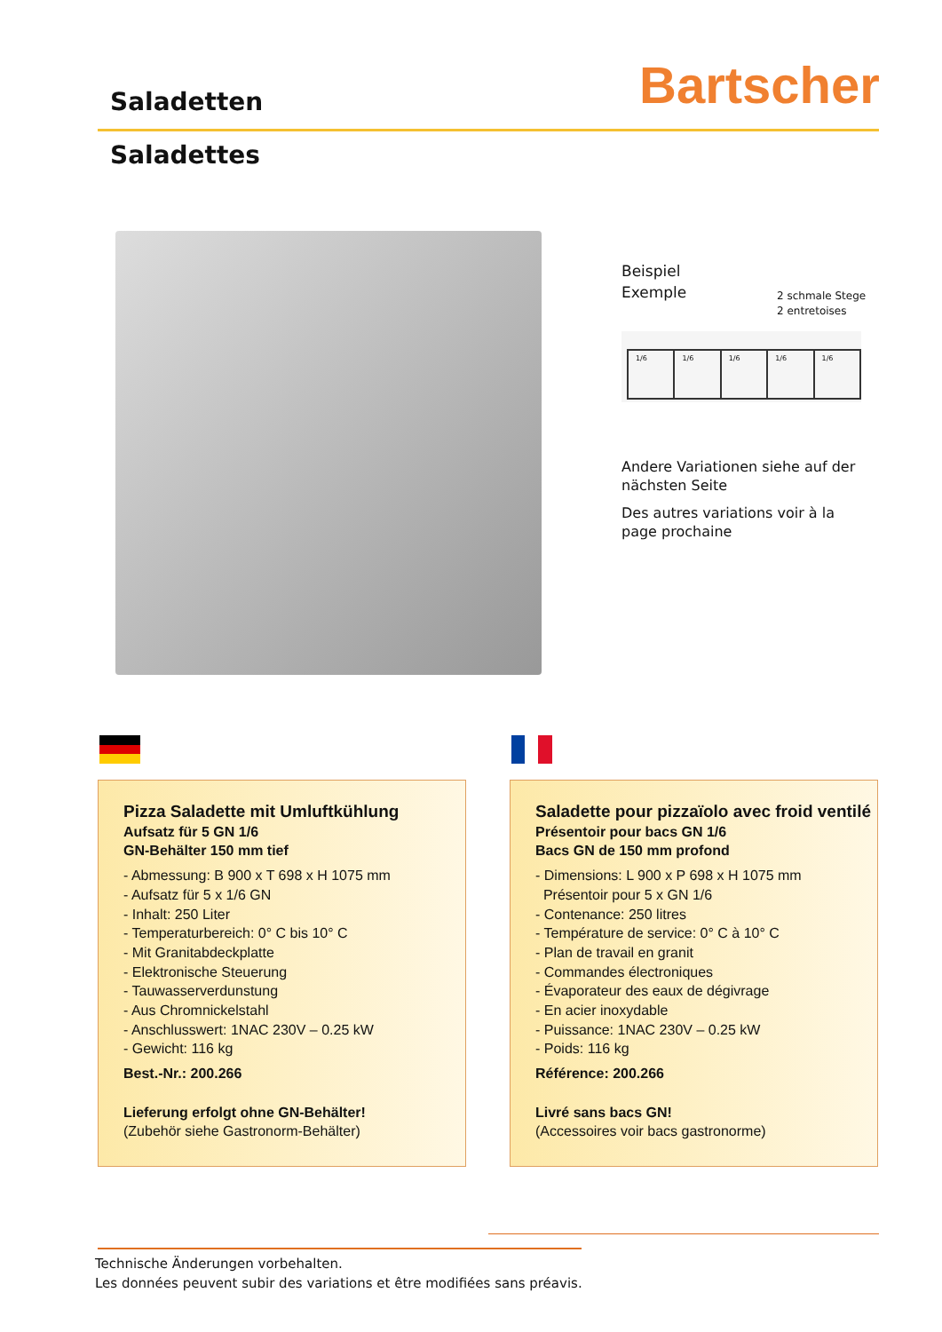Saladetten Bartscher
Saladettes
Beispiel
Exemple
2 schmale Stege
2 entretoises
| 1/6 | 1/6 | 1/6 | 1/6 | 1/6 |
Andere Variationen siehe auf der
nächsten Seite
Des autres variations voir à la
page prochaine
Pizza Saladette mit Umluftkühlung
Aufsatz für 5 GN 1/6
GN-Behälter 150 mm tief
- Abmessung: B 900 x T 698 x H 1075 mm
- Aufsatz für 5 x 1/6 GN
- Inhalt: 250 Liter
- Temperaturbereich: 0° C bis 10° C
- Mit Granitabdeckplatte
- Elektronische Steuerung
- Tauwasserverdunstung
- Aus Chromnickelstahl
- Anschlusswert: 1NAC 230V – 0.25 kW
- Gewicht: 116 kg
Best.-Nr.: 200.266
Lieferung erfolgt ohne GN-Behälter!
(Zubehör siehe Gastronorm-Behälter)
Saladette pour pizzaïolo avec froid ventilé
Présentoir pour bacs GN 1/6
Bacs GN de 150 mm profond
- Dimensions: L 900 x P 698 x H 1075 mm
Présentoir pour 5 x GN 1/6
- Contenance: 250 litres
- Température de service: 0° C à 10° C
- Plan de travail en granit
- Commandes électroniques
- Évaporateur des eaux de dégivrage
- En acier inoxydable
- Puissance: 1NAC 230V – 0.25 kW
- Poids: 116 kg
Référence: 200.266
Livré sans bacs GN!
(Accessoires voir bacs gastronorme)
Technische Änderungen vorbehalten.
Les données peuvent subir des variations et être modifiées sans préavis.